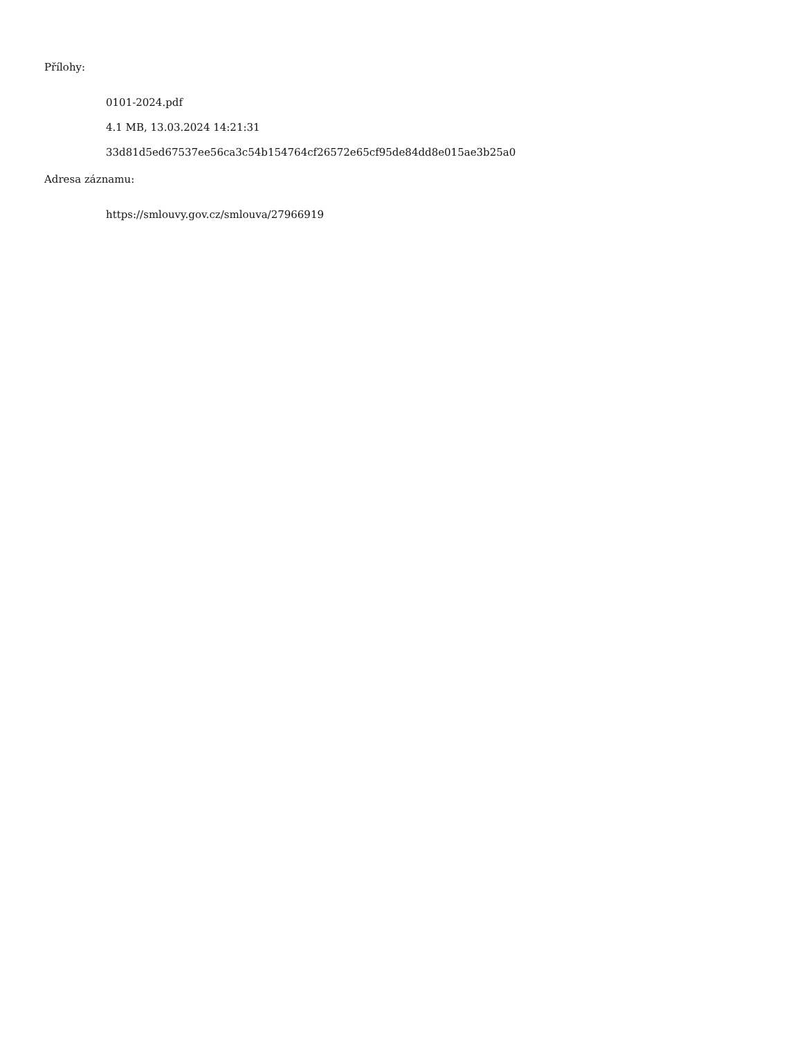Přílohy:
0101-2024.pdf
4.1 MB, 13.03.2024 14:21:31
33d81d5ed67537ee56ca3c54b154764cf26572e65cf95de84dd8e015ae3b25a0
Adresa záznamu:
https://smlouvy.gov.cz/smlouva/27966919